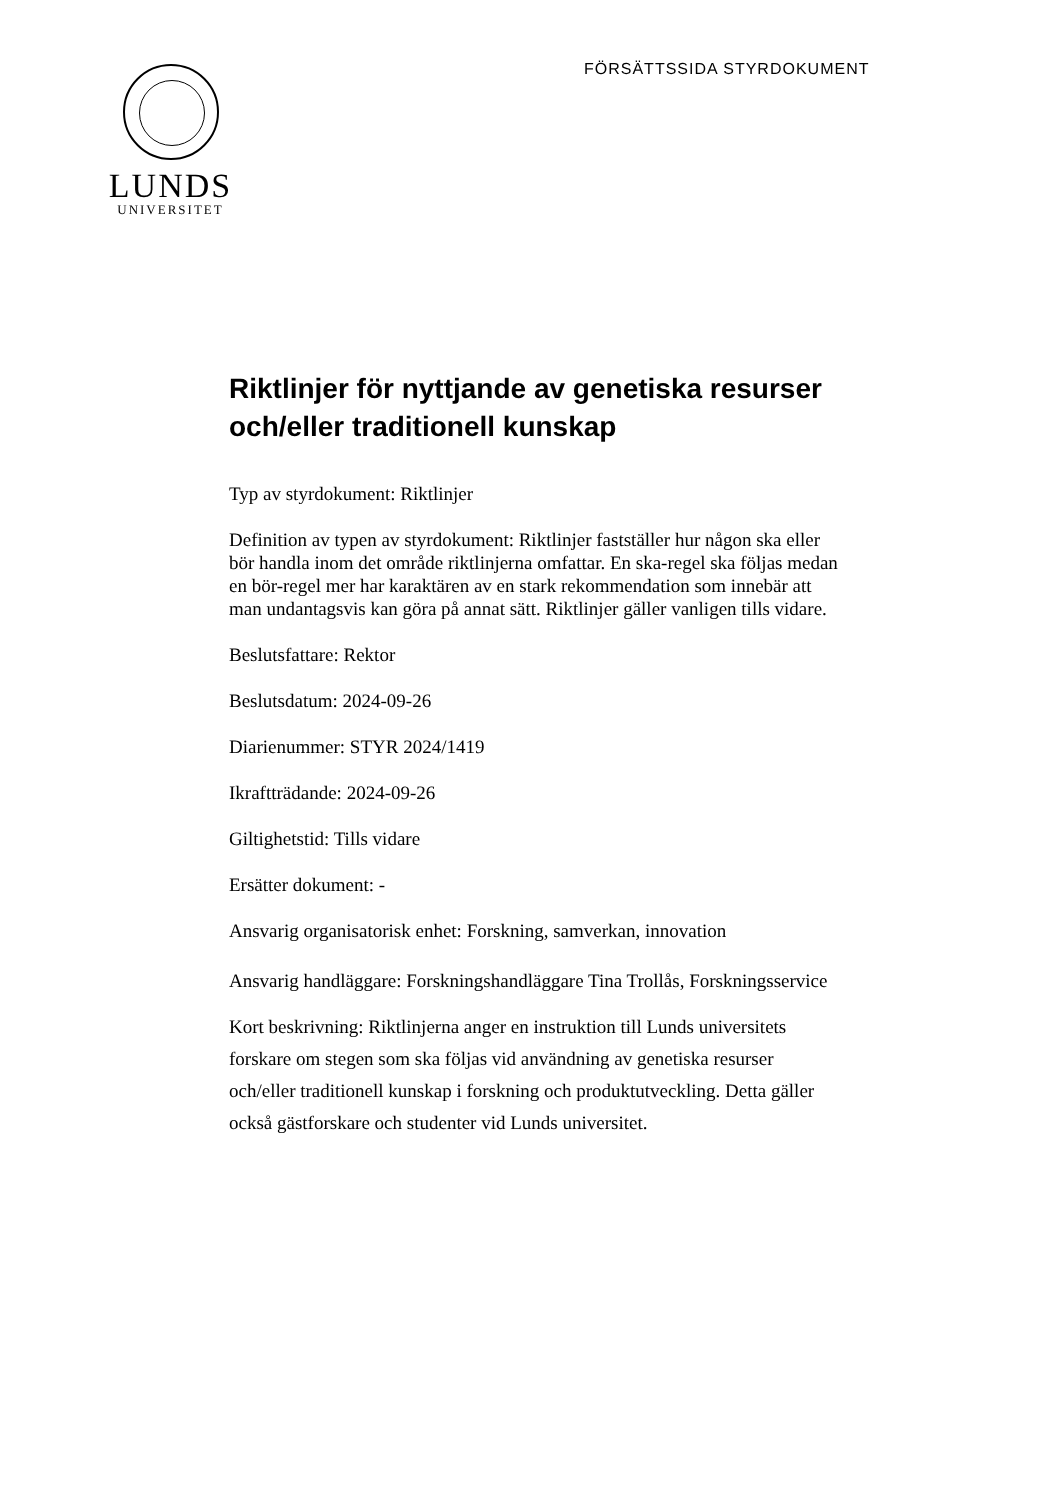FÖRSÄTTSSIDA STYRDOKUMENT
LUNDS
UNIVERSITET
Riktlinjer för nyttjande av genetiska resurser och/eller traditionell kunskap
Typ av styrdokument: Riktlinjer
Definition av typen av styrdokument: Riktlinjer fastställer hur någon ska eller bör handla inom det område riktlinjerna omfattar. En ska-regel ska följas medan en bör-regel mer har karaktären av en stark rekommendation som innebär att man undantagsvis kan göra på annat sätt. Riktlinjer gäller vanligen tills vidare.
Beslutsfattare: Rektor
Beslutsdatum: 2024-09-26
Diarienummer: STYR 2024/1419
Ikraftträdande: 2024-09-26
Giltighetstid: Tills vidare
Ersätter dokument: -
Ansvarig organisatorisk enhet: Forskning, samverkan, innovation
Ansvarig handläggare: Forskningshandläggare Tina Trollås, Forskningsservice
Kort beskrivning: Riktlinjerna anger en instruktion till Lunds universitets forskare om stegen som ska följas vid användning av genetiska resurser och/eller traditionell kunskap i forskning och produktutveckling. Detta gäller också gästforskare och studenter vid Lunds universitet.